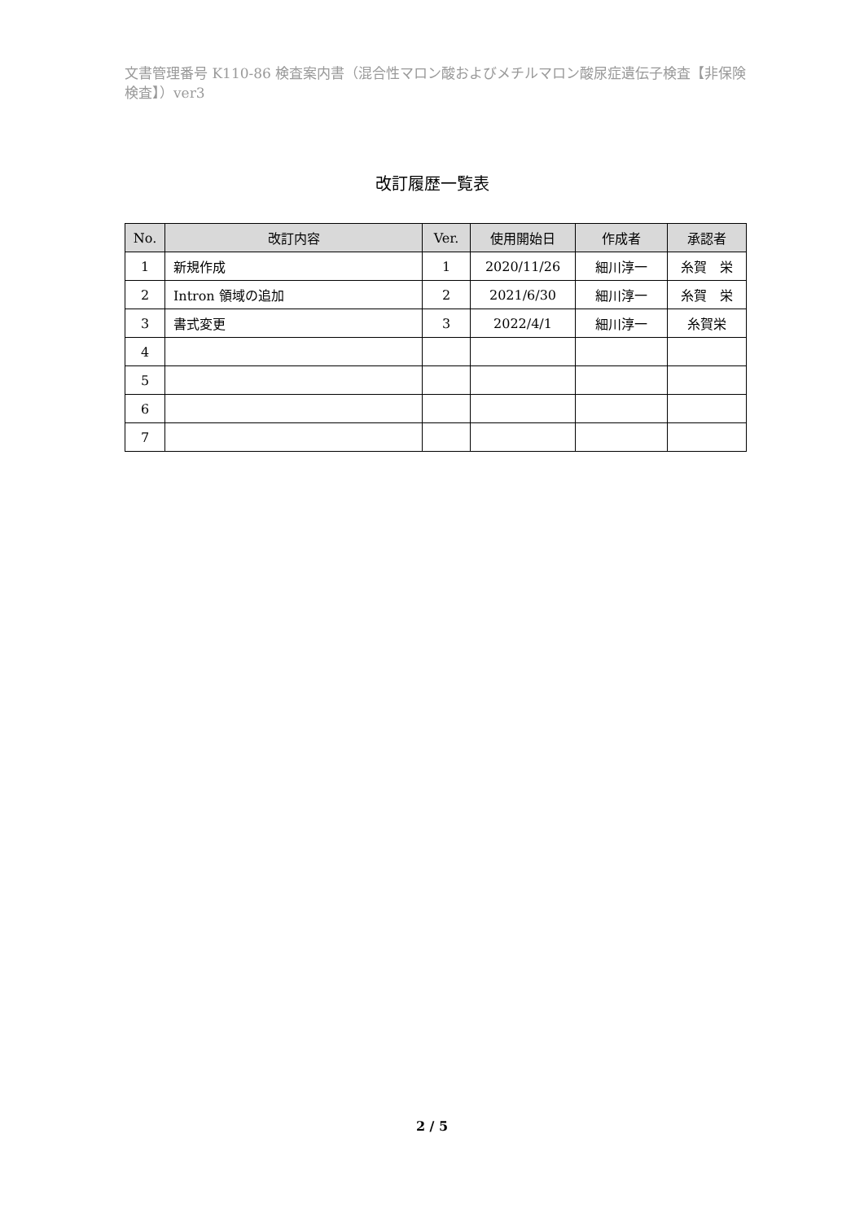文書管理番号 K110-86 検査案内書（混合性マロン酸およびメチルマロン酸尿症遺伝子検査【非保険検査】）ver3
改訂履歴一覧表
| No. | 改訂内容 | Ver. | 使用開始日 | 作成者 | 承認者 |
| --- | --- | --- | --- | --- | --- |
| 1 | 新規作成 | 1 | 2020/11/26 | 細川淳一 | 糸賀 栄 |
| 2 | Intron 領域の追加 | 2 | 2021/6/30 | 細川淳一 | 糸賀 栄 |
| 3 | 書式変更 | 3 | 2022/4/1 | 細川淳一 | 糸賀栄 |
| 4 | | | | | |
| 5 | | | | | |
| 6 | | | | | |
| 7 | | | | | |
2 / 5